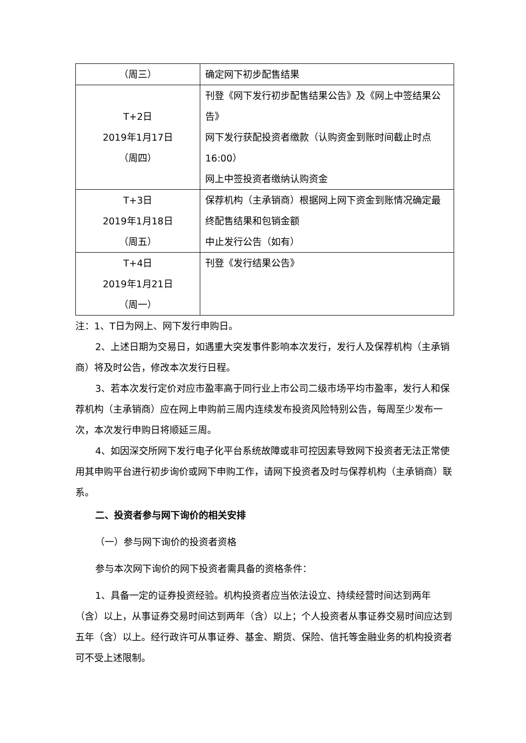| （周三） | 确定网下初步配售结果 |
| T+2日 2019年1月17日 （周四） | 刊登《网下发行初步配售结果公告》及《网上中签结果公告》 网下发行获配投资者缴款（认购资金到账时间截止时点16:00） 网上中签投资者缴纳认购资金 |
| T+3日 2019年1月18日 （周五） | 保荐机构（主承销商）根据网上网下资金到账情况确定最终配售结果和包销金额 中止发行公告（如有） |
| T+4日 2019年1月21日 （周一） | 刊登《发行结果公告》 |
注：1、T日为网上、网下发行申购日。
2、上述日期为交易日，如遇重大突发事件影响本次发行，发行人及保荐机构（主承销商）将及时公告，修改本次发行日程。
3、若本次发行定价对应市盈率高于同行业上市公司二级市场平均市盈率，发行人和保荐机构（主承销商）应在网上申购前三周内连续发布投资风险特别公告，每周至少发布一次，本次发行申购日将顺延三周。
4、如因深交所网下发行电子化平台系统故障或非可控因素导致网下投资者无法正常使用其申购平台进行初步询价或网下申购工作，请网下投资者及时与保荐机构（主承销商）联系。
二、投资者参与网下询价的相关安排
（一）参与网下询价的投资者资格
参与本次网下询价的网下投资者需具备的资格条件：
1、具备一定的证券投资经验。机构投资者应当依法设立、持续经营时间达到两年（含）以上，从事证券交易时间达到两年（含）以上；个人投资者从事证券交易时间应达到五年（含）以上。经行政许可从事证券、基金、期货、保险、信托等金融业务的机构投资者可不受上述限制。